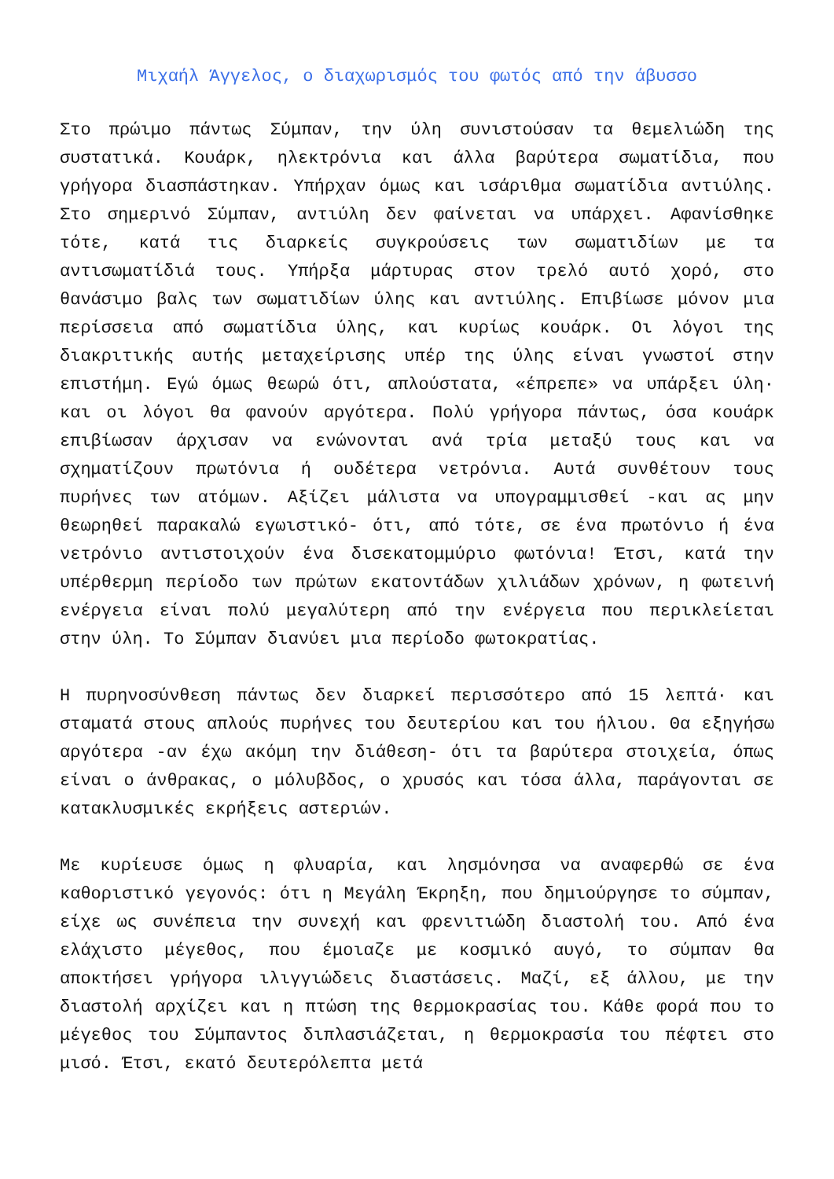Μιχαήλ Άγγελος, ο διαχωρισμός του φωτός από την άβυσσο
Στο πρώιμο πάντως Σύμπαν, την ύλη συνιστούσαν τα θεμελιώδη της συστατικά. Κουάρκ, ηλεκτρόνια και άλλα βαρύτερα σωματίδια, που γρήγορα διασπάστηκαν. Υπήρχαν όμως και ισάριθμα σωματίδια αντιύλης. Στο σημερινό Σύμπαν, αντιύλη δεν φαίνεται να υπάρχει. Αφανίσθηκε τότε, κατά τις διαρκείς συγκρούσεις των σωματιδίων με τα αντισωματίδιά τους. Υπήρξα μάρτυρας στον τρελό αυτό χορό, στο θανάσιμο βαλς των σωματιδίων ύλης και αντιύλης. Επιβίωσε μόνον μια περίσσεια από σωματίδια ύλης, και κυρίως κουάρκ. Οι λόγοι της διακριτικής αυτής μεταχείρισης υπέρ της ύλης είναι γνωστοί στην επιστήμη. Εγώ όμως θεωρώ ότι, απλούστατα, «έπρεπε» να υπάρξει ύλη· και οι λόγοι θα φανούν αργότερα. Πολύ γρήγορα πάντως, όσα κουάρκ επιβίωσαν άρχισαν να ενώνονται ανά τρία μεταξύ τους και να σχηματίζουν πρωτόνια ή ουδέτερα νετρόνια. Αυτά συνθέτουν τους πυρήνες των ατόμων. Αξίζει μάλιστα να υπογραμμισθεί -και ας μην θεωρηθεί παρακαλώ εγωιστικό- ότι, από τότε, σε ένα πρωτόνιο ή ένα νετρόνιο αντιστοιχούν ένα δισεκατομμύριο φωτόνια! Έτσι, κατά την υπέρθερμη περίοδο των πρώτων εκατοντάδων χιλιάδων χρόνων, η φωτεινή ενέργεια είναι πολύ μεγαλύτερη από την ενέργεια που περικλείεται στην ύλη. Το Σύμπαν διανύει μια περίοδο φωτοκρατίας.
Η πυρηνοσύνθεση πάντως δεν διαρκεί περισσότερο από 15 λεπτά· και σταματά στους απλούς πυρήνες του δευτερίου και του ήλιου. Θα εξηγήσω αργότερα -αν έχω ακόμη την διάθεση- ότι τα βαρύτερα στοιχεία, όπως είναι ο άνθρακας, ο μόλυβδος, ο χρυσός και τόσα άλλα, παράγονται σε κατακλυσμικές εκρήξεις αστεριών.
Με κυρίευσε όμως η φλυαρία, και λησμόνησα να αναφερθώ σε ένα καθοριστικό γεγονός: ότι η Μεγάλη Έκρηξη, που δημιούργησε το σύμπαν, είχε ως συνέπεια την συνεχή και φρενιτιώδη διαστολή του. Από ένα ελάχιστο μέγεθος, που έμοιαζε με κοσμικό αυγό, το σύμπαν θα αποκτήσει γρήγορα ιλιγγιώδεις διαστάσεις. Μαζί, εξ άλλου, με την διαστολή αρχίζει και η πτώση της θερμοκρασίας του. Κάθε φορά που το μέγεθος του Σύμπαντος διπλασιάζεται, η θερμοκρασία του πέφτει στο μισό. Έτσι, εκατό δευτερόλεπτα μετά